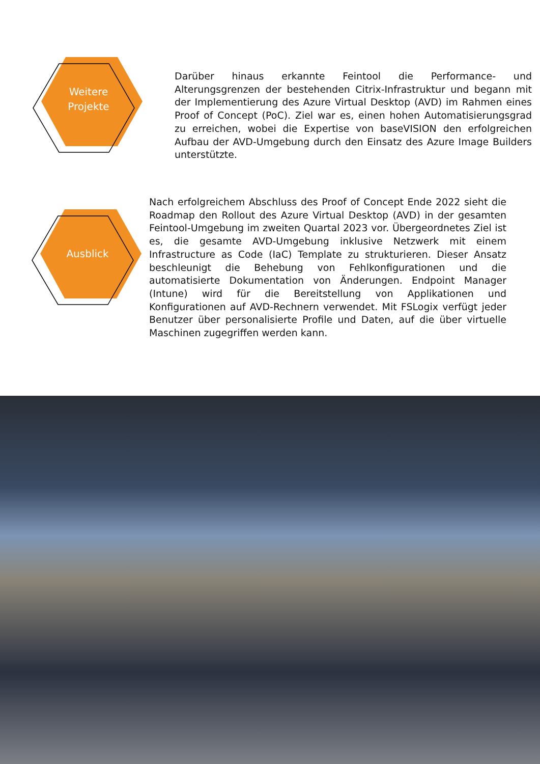Weitere
Projekte
Darüber hinaus erkannte Feintool die Performance- und Alterungsgrenzen der bestehenden Citrix-Infrastruktur und begann mit der Implementierung des Azure Virtual Desktop (AVD) im Rahmen eines Proof of Concept (PoC). Ziel war es, einen hohen Automatisierungsgrad zu erreichen, wobei die Expertise von baseVISION den erfolgreichen Aufbau der AVD-Umgebung durch den Einsatz des Azure Image Builders unterstützte.
Ausblick
Nach erfolgreichem Abschluss des Proof of Concept Ende 2022 sieht die Roadmap den Rollout des Azure Virtual Desktop (AVD) in der gesamten Feintool-Umgebung im zweiten Quartal 2023 vor. Übergeordnetes Ziel ist es, die gesamte AVD-Umgebung inklusive Netzwerk mit einem Infrastructure as Code (IaC) Template zu strukturieren. Dieser Ansatz beschleunigt die Behebung von Fehlkonfigurationen und die automatisierte Dokumentation von Änderungen. Endpoint Manager (Intune) wird für die Bereitstellung von Applikationen und Konfigurationen auf AVD-Rechnern verwendet. Mit FSLogix verfügt jeder Benutzer über personalisierte Profile und Daten, auf die über virtuelle Maschinen zugegriffen werden kann.